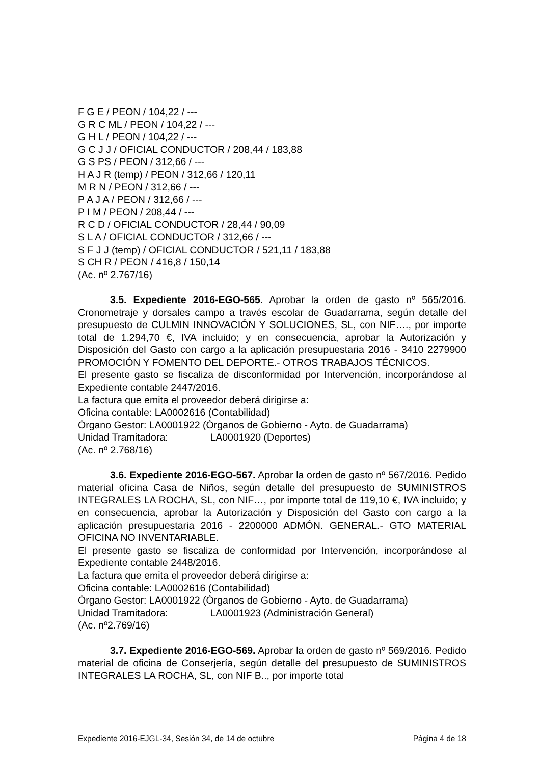F G E / PEON / 104,22 / ---
G R C ML / PEON / 104,22 / ---
G H L / PEON / 104,22 / ---
G C J J / OFICIAL CONDUCTOR / 208,44 / 183,88
G S PS / PEON / 312,66 / ---
H A J R (temp) / PEON / 312,66 / 120,11
M R N / PEON / 312,66 / ---
P A J A / PEON / 312,66 / ---
P I M / PEON / 208,44 / ---
R C D / OFICIAL CONDUCTOR / 28,44 / 90,09
S L A / OFICIAL CONDUCTOR / 312,66 / ---
S F J J (temp) / OFICIAL CONDUCTOR / 521,11 / 183,88
S CH R / PEON / 416,8 / 150,14
(Ac. nº 2.767/16)
3.5. Expediente 2016-EGO-565. Aprobar la orden de gasto nº 565/2016. Cronometraje y dorsales campo a través escolar de Guadarrama, según detalle del presupuesto de CULMIN INNOVACIÓN Y SOLUCIONES, SL, con NIF…., por importe total de 1.294,70 €, IVA incluido; y en consecuencia, aprobar la Autorización y Disposición del Gasto con cargo a la aplicación presupuestaria 2016 - 3410 2279900 PROMOCIÓN Y FOMENTO DEL DEPORTE.- OTROS TRABAJOS TÉCNICOS.
El presente gasto se fiscaliza de disconformidad por Intervención, incorporándose al Expediente contable 2447/2016.
La factura que emita el proveedor deberá dirigirse a:
Oficina contable: LA0002616 (Contabilidad)
Órgano Gestor: LA0001922 (Órganos de Gobierno - Ayto. de Guadarrama)
Unidad Tramitadora: LA0001920 (Deportes)
(Ac. nº 2.768/16)
3.6. Expediente 2016-EGO-567. Aprobar la orden de gasto nº 567/2016. Pedido material oficina Casa de Niños, según detalle del presupuesto de SUMINISTROS INTEGRALES LA ROCHA, SL, con NIF…, por importe total de 119,10 €, IVA incluido; y en consecuencia, aprobar la Autorización y Disposición del Gasto con cargo a la aplicación presupuestaria 2016 - 2200000 ADMÓN. GENERAL.- GTO MATERIAL OFICINA NO INVENTARIABLE.
El presente gasto se fiscaliza de conformidad por Intervención, incorporándose al Expediente contable 2448/2016.
La factura que emita el proveedor deberá dirigirse a:
Oficina contable: LA0002616 (Contabilidad)
Órgano Gestor: LA0001922 (Órganos de Gobierno - Ayto. de Guadarrama)
Unidad Tramitadora: LA0001923 (Administración General)
(Ac. nº2.769/16)
3.7. Expediente 2016-EGO-569. Aprobar la orden de gasto nº 569/2016. Pedido material de oficina de Conserjería, según detalle del presupuesto de SUMINISTROS INTEGRALES LA ROCHA, SL, con NIF B.., por importe total
Expediente 2016-EJGL-34, Sesión 34, de 14 de octubre Página 4 de 18